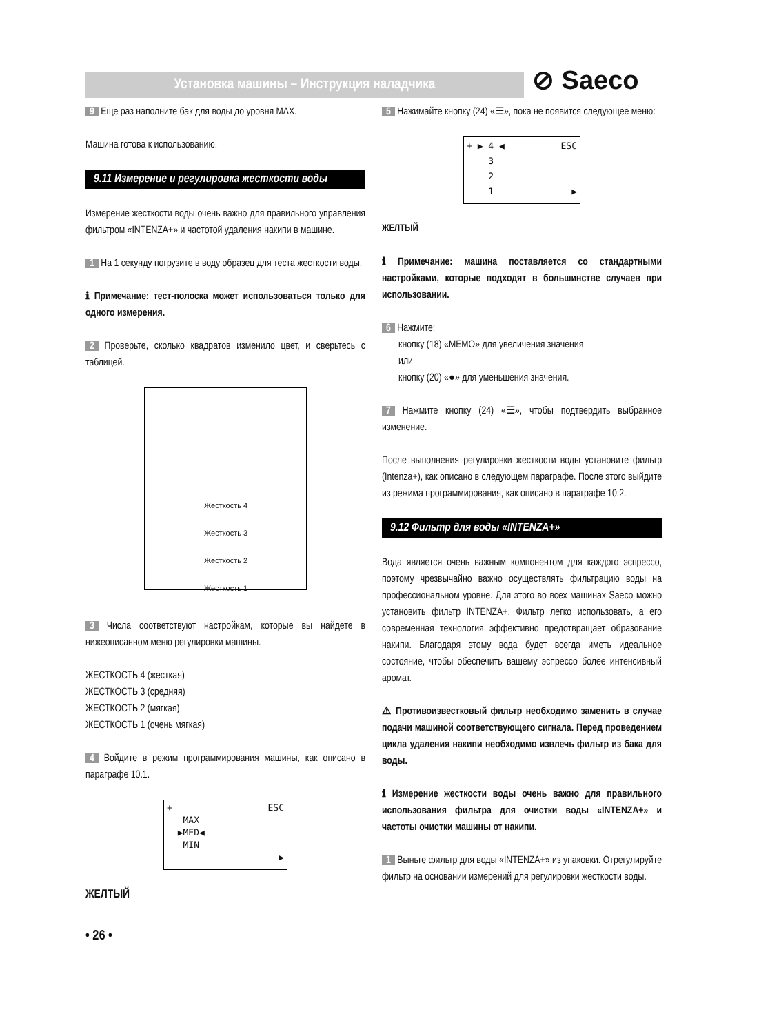Установка машины – Инструкция наладчика ⊘ Saeco
9 Еще раз наполните бак для воды до уровня MAX.
Машина готова к использованию.
9.11 Измерение и регулировка жесткости воды
Измерение жесткости воды очень важно для правильного управления фильтром «INTENZA+» и частотой удаления накипи в машине.
1 На 1 секунду погрузите в воду образец для теста жесткости воды.
ℹ Примечание: тест-полоска может использоваться только для одного измерения.
2 Проверьте, сколько квадратов изменило цвет, и сверьтесь с таблицей.
Жесткость 4
Жесткость 3
Жесткость 2
Жесткость 1
3 Числа соответствуют настройкам, которые вы найдете в нижеописанном меню регулировки машины.
ЖЕСТКОСТЬ 4 (жесткая)
ЖЕСТКОСТЬ 3 (средняя)
ЖЕСТКОСТЬ 2 (мягкая)
ЖЕСТКОСТЬ 1 (очень мягкая)
4 Войдите в режим программирования машины, как описано в параграфе 10.1.
+ ESC
MAX
▶MED◀
MIN
– ▶
ЖЕЛТЫЙ
• 26 •
5 Нажимайте кнопку (24) «☰», пока не появится следующее меню:
+ ▶ 4 ◀ ESC
3
2
– 1 ▶
ЖЕЛТЫЙ
ℹ Примечание: машина поставляется со стандартными настройками, которые подходят в большинстве случаев при использовании.
6 Нажмите:
кнопку (18) «MEMO» для увеличения значения
или
кнопку (20) «●» для уменьшения значения.
7 Нажмите кнопку (24) «☰», чтобы подтвердить выбранное изменение.
После выполнения регулировки жесткости воды установите фильтр (Intenza+), как описано в следующем параграфе. После этого выйдите из режима программирования, как описано в параграфе 10.2.
9.12 Фильтр для воды «INTENZA+»
Вода является очень важным компонентом для каждого эспрессо, поэтому чрезвычайно важно осуществлять фильтрацию воды на профессиональном уровне. Для этого во всех машинах Saeco можно установить фильтр INTENZA+. Фильтр легко использовать, а его современная технология эффективно предотвращает образование накипи. Благодаря этому вода будет всегда иметь идеальное состояние, чтобы обеспечить вашему эспрессо более интенсивный аромат.
⚠ Противоизвестковый фильтр необходимо заменить в случае подачи машиной соответствующего сигнала. Перед проведением цикла удаления накипи необходимо извлечь фильтр из бака для воды.
ℹ Измерение жесткости воды очень важно для правильного использования фильтра для очистки воды «INTENZA+» и частоты очистки машины от накипи.
1 Выньте фильтр для воды «INTENZA+» из упаковки. Отрегулируйте фильтр на основании измерений для регулировки жесткости воды.